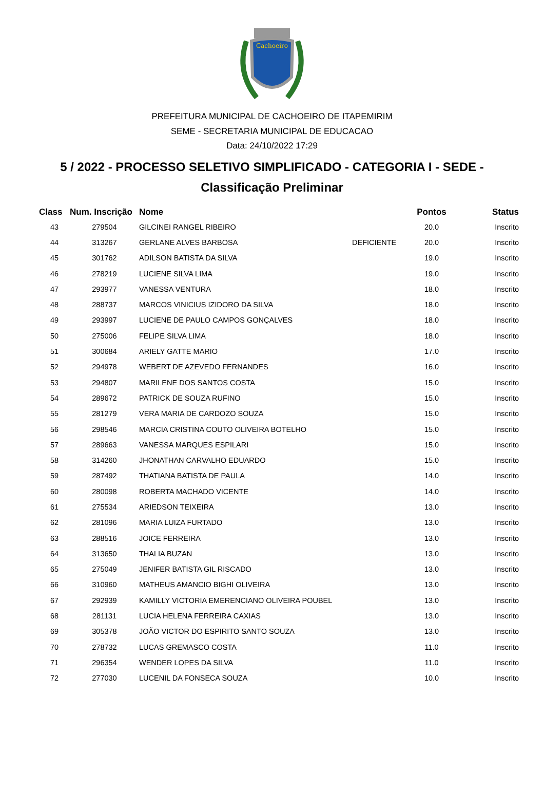Cachoeiro
PREFEITURA MUNICIPAL DE CACHOEIRO DE ITAPEMIRIM
SEME - SECRETARIA MUNICIPAL DE EDUCACAO
Data: 24/10/2022 17:29
5 / 2022 - PROCESSO SELETIVO SIMPLIFICADO - CATEGORIA I - SEDE -
Classificação Preliminar
| Class | Num. Inscrição | Nome | | Pontos | Status |
| --- | --- | --- | --- | --- | --- |
| 43 | 279504 | GILCINEI RANGEL RIBEIRO | | 20.0 | Inscrito |
| 44 | 313267 | GERLANE ALVES BARBOSA | DEFICIENTE | 20.0 | Inscrito |
| 45 | 301762 | ADILSON BATISTA DA SILVA | | 19.0 | Inscrito |
| 46 | 278219 | LUCIENE SILVA LIMA | | 19.0 | Inscrito |
| 47 | 293977 | VANESSA VENTURA | | 18.0 | Inscrito |
| 48 | 288737 | MARCOS VINICIUS IZIDORO DA SILVA | | 18.0 | Inscrito |
| 49 | 293997 | LUCIENE DE PAULO CAMPOS GONÇALVES | | 18.0 | Inscrito |
| 50 | 275006 | FELIPE SILVA LIMA | | 18.0 | Inscrito |
| 51 | 300684 | ARIELY GATTE MARIO | | 17.0 | Inscrito |
| 52 | 294978 | WEBERT DE AZEVEDO FERNANDES | | 16.0 | Inscrito |
| 53 | 294807 | MARILENE DOS SANTOS COSTA | | 15.0 | Inscrito |
| 54 | 289672 | PATRICK DE SOUZA RUFINO | | 15.0 | Inscrito |
| 55 | 281279 | VERA MARIA DE CARDOZO SOUZA | | 15.0 | Inscrito |
| 56 | 298546 | MARCIA CRISTINA COUTO OLIVEIRA BOTELHO | | 15.0 | Inscrito |
| 57 | 289663 | VANESSA MARQUES ESPILARI | | 15.0 | Inscrito |
| 58 | 314260 | JHONATHAN CARVALHO EDUARDO | | 15.0 | Inscrito |
| 59 | 287492 | THATIANA BATISTA DE PAULA | | 14.0 | Inscrito |
| 60 | 280098 | ROBERTA MACHADO VICENTE | | 14.0 | Inscrito |
| 61 | 275534 | ARIEDSON TEIXEIRA | | 13.0 | Inscrito |
| 62 | 281096 | MARIA LUIZA FURTADO | | 13.0 | Inscrito |
| 63 | 288516 | JOICE FERREIRA | | 13.0 | Inscrito |
| 64 | 313650 | THALIA BUZAN | | 13.0 | Inscrito |
| 65 | 275049 | JENIFER BATISTA GIL RISCADO | | 13.0 | Inscrito |
| 66 | 310960 | MATHEUS AMANCIO BIGHI OLIVEIRA | | 13.0 | Inscrito |
| 67 | 292939 | KAMILLY VICTORIA EMERENCIANO OLIVEIRA POUBEL | | 13.0 | Inscrito |
| 68 | 281131 | LUCIA HELENA FERREIRA CAXIAS | | 13.0 | Inscrito |
| 69 | 305378 | JOÃO VICTOR DO ESPIRITO SANTO SOUZA | | 13.0 | Inscrito |
| 70 | 278732 | LUCAS GREMASCO COSTA | | 11.0 | Inscrito |
| 71 | 296354 | WENDER LOPES DA SILVA | | 11.0 | Inscrito |
| 72 | 277030 | LUCENIL DA FONSECA SOUZA | | 10.0 | Inscrito |